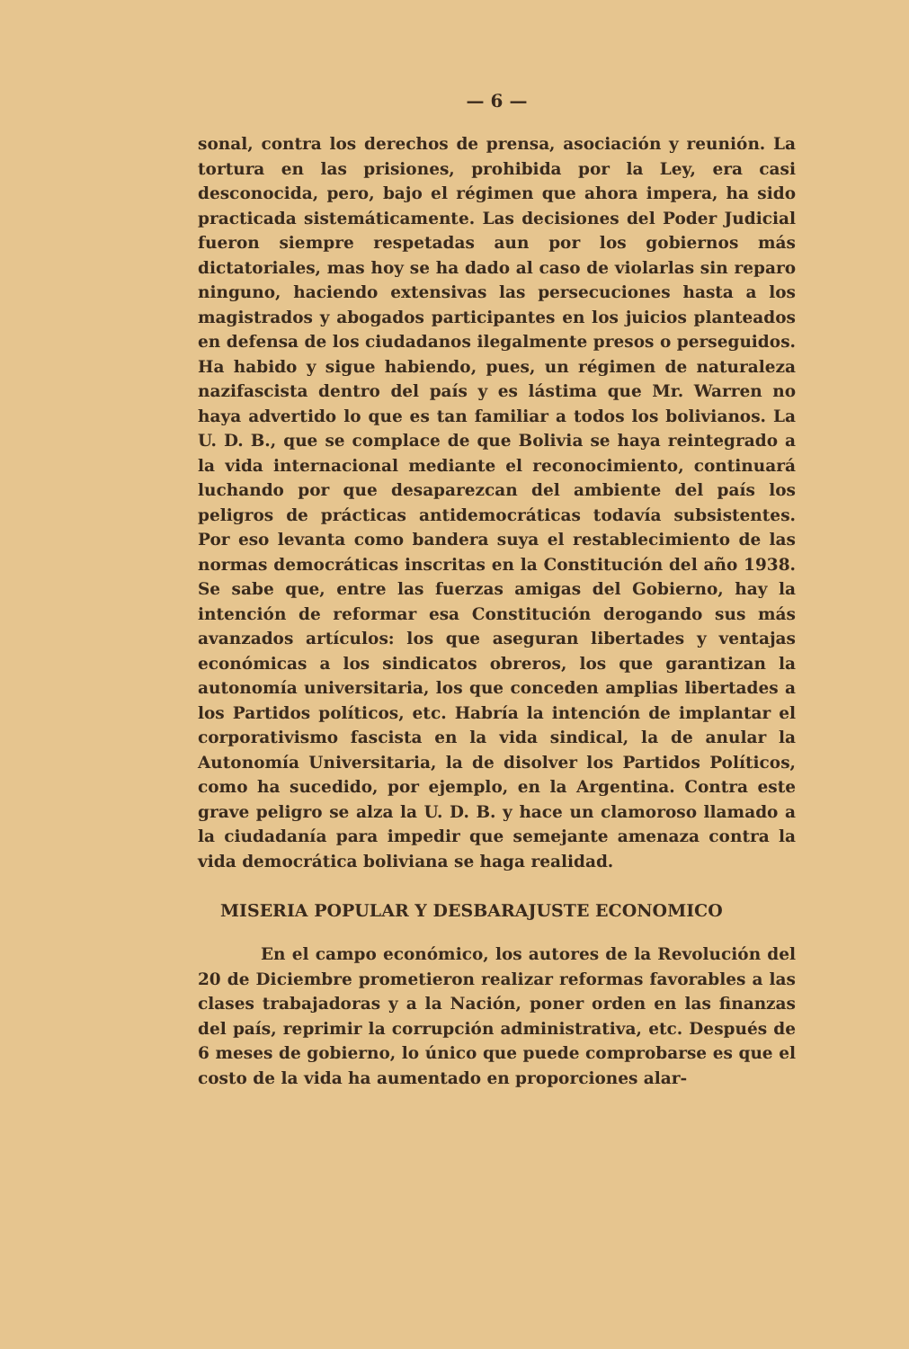— 6 —
sonal, contra los derechos de prensa, asociación y reunión. La tortura en las prisiones, prohibida por la Ley, era casi desconocida, pero, bajo el régimen que ahora impera, ha sido practicada sistemáticamente. Las decisiones del Poder Judicial fueron siempre respetadas aun por los gobiernos más dictatoriales, mas hoy se ha dado al caso de violarlas sin reparo ninguno, haciendo extensivas las persecuciones hasta a los magistrados y abogados participantes en los juicios planteados en defensa de los ciudadanos ilegalmente presos o perseguidos. Ha habido y sigue habiendo, pues, un régimen de naturaleza nazifascista dentro del país y es lástima que Mr. Warren no haya advertido lo que es tan familiar a todos los bolivianos. La U. D. B., que se complace de que Bolivia se haya reintegrado a la vida internacional mediante el reconocimiento, continuará luchando por que desaparezcan del ambiente del país los peligros de prácticas antidemocráticas todavía subsistentes. Por eso levanta como bandera suya el restablecimiento de las normas democráticas inscritas en la Constitución del año 1938. Se sabe que, entre las fuerzas amigas del Gobierno, hay la intención de reformar esa Constitución derogando sus más avanzados artículos: los que aseguran libertades y ventajas económicas a los sindicatos obreros, los que garantizan la autonomía universitaria, los que conceden amplias libertades a los Partidos políticos, etc. Habría la intención de implantar el corporativismo fascista en la vida sindical, la de anular la Autonomía Universitaria, la de disolver los Partidos Políticos, como ha sucedido, por ejemplo, en la Argentina. Contra este grave peligro se alza la U. D. B. y hace un clamoroso llamado a la ciudadanía para impedir que semejante amenaza contra la vida democrática boliviana se haga realidad.
MISERIA POPULAR Y DESBARAJUSTE ECONOMICO
En el campo económico, los autores de la Revolución del 20 de Diciembre prometieron realizar reformas favorables a las clases trabajadoras y a la Nación, poner orden en las finanzas del país, reprimir la corrupción administrativa, etc. Después de 6 meses de gobierno, lo único que puede comprobarse es que el costo de la vida ha aumentado en proporciones alar-